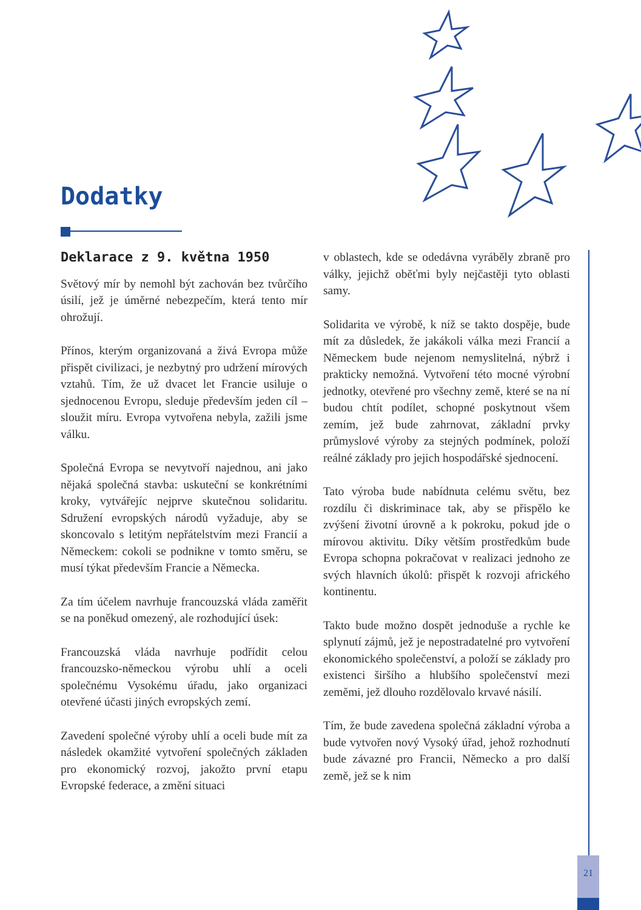Dodatky
Deklarace z 9. května 1950
Světový mír by nemohl být zachován bez tvůrčího úsilí, jež je úměrné nebezpečím, která tento mír ohrožují.
Přínos, kterým organizovaná a živá Evropa může přispět civilizaci, je nezbytný pro udržení mírových vztahů. Tím, že už dvacet let Francie usiluje o sjednocenou Evropu, sleduje především jeden cíl – sloužit míru. Evropa vytvořena nebyla, zažili jsme válku.
Společná Evropa se nevytvoří najednou, ani jako nějaká společná stavba: uskuteční se konkrétními kroky, vytvářejíc nejprve skutečnou solidaritu. Sdružení evropských národů vyžaduje, aby se skoncovalo s letitým nepřátelstvím mezi Francií a Německem: cokoli se podnikne v tomto směru, se musí týkat především Francie a Německa.
Za tím účelem navrhuje francouzská vláda zaměřit se na poněkud omezený, ale rozhodující úsek:
Francouzská vláda navrhuje podřídit celou francouzsko-německou výrobu uhlí a oceli společnému Vysokému úřadu, jako organizaci otevřené účasti jiných evropských zemí.
Zavedení společné výroby uhlí a oceli bude mít za následek okamžité vytvoření společných základen pro ekonomický rozvoj, jakožto první etapu Evropské federace, a změní situaci
v oblastech, kde se odedávna vyráběly zbraně pro války, jejichž oběťmi byly nejčastěji tyto oblasti samy.
Solidarita ve výrobě, k níž se takto dospěje, bude mít za důsledek, že jakákoli válka mezi Francií a Německem bude nejenom nemyslitelná, nýbrž i prakticky nemožná. Vytvoření této mocné výrobní jednotky, otevřené pro všechny země, které se na ní budou chtít podílet, schopné poskytnout všem zemím, jež bude zahrnovat, základní prvky průmyslové výroby za stejných podmínek, položí reálné základy pro jejich hospodářské sjednocení.
Tato výroba bude nabídnuta celému světu, bez rozdílu či diskriminace tak, aby se přispělo ke zvýšení životní úrovně a k pokroku, pokud jde o mírovou aktivitu. Díky větším prostředkům bude Evropa schopna pokračovat v realizaci jednoho ze svých hlavních úkolů: přispět k rozvoji afrického kontinentu.
Takto bude možno dospět jednoduše a rychle ke splynutí zájmů, jež je nepostradatelné pro vytvoření ekonomického společenství, a položí se základy pro existenci širšího a hlubšího společenství mezi zeměmi, jež dlouho rozdělovalo krvavé násilí.
Tím, že bude zavedena společná základní výroba a bude vytvořen nový Vysoký úřad, jehož rozhodnutí bude závazné pro Francii, Německo a pro další země, jež se k nim
21